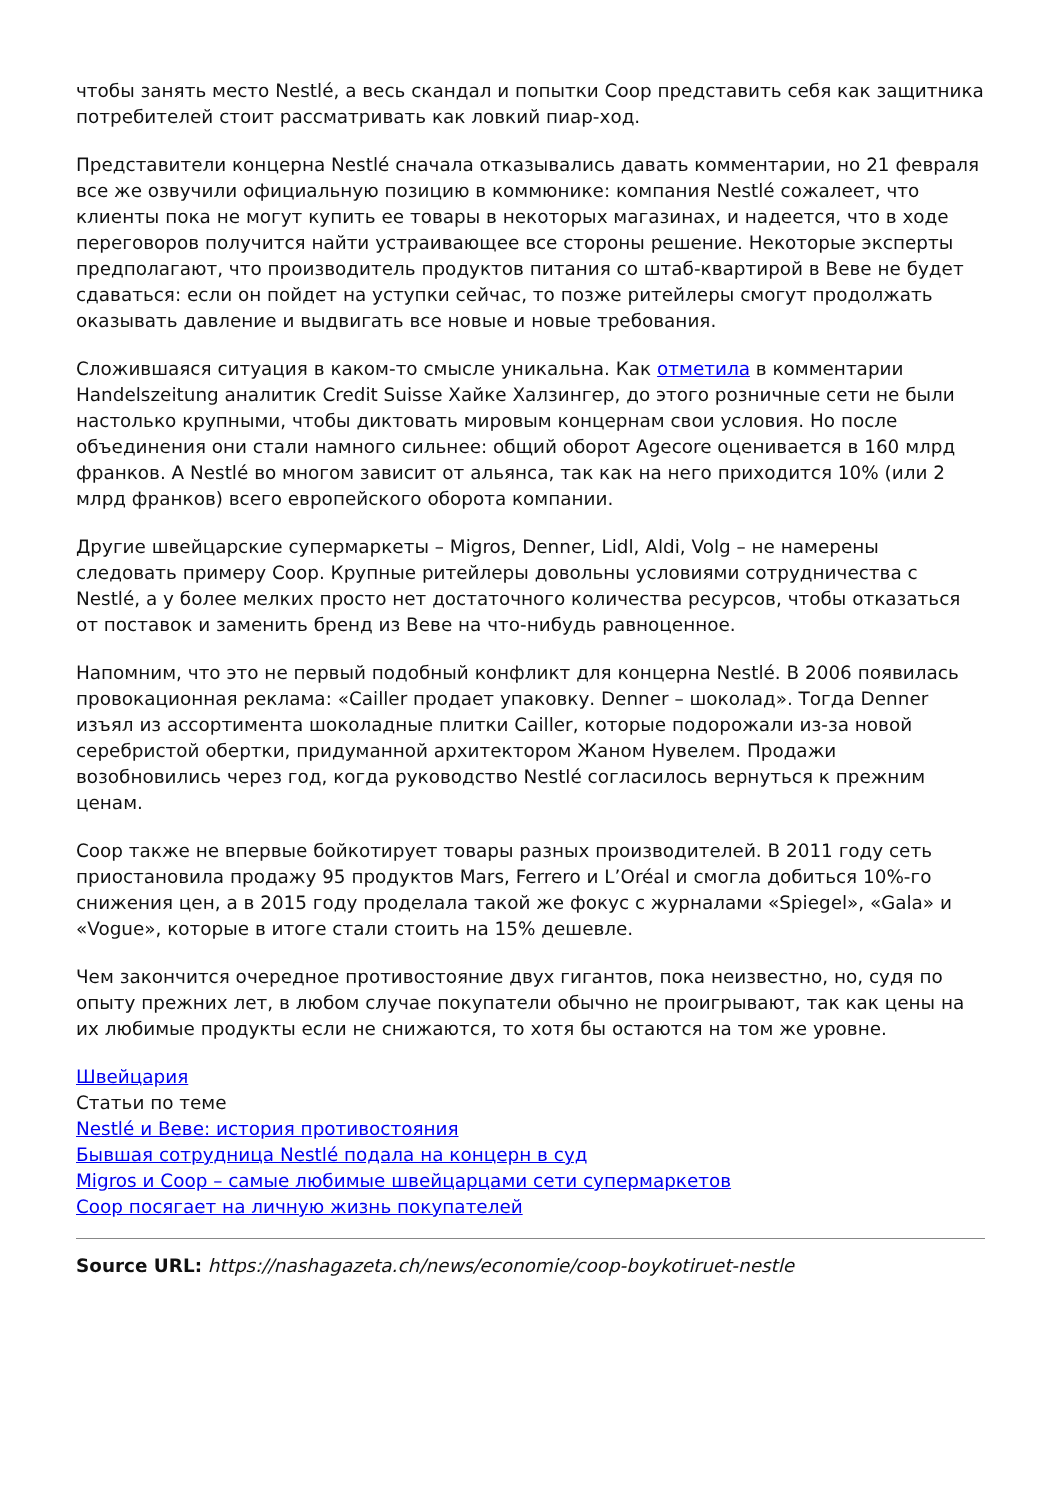чтобы занять место Nestlé, а весь скандал и попытки Coop представить себя как защитника потребителей стоит рассматривать как ловкий пиар-ход.
Представители концерна Nestlé сначала отказывались давать комментарии, но 21 февраля все же озвучили официальную позицию в коммюнике: компания Nestlé сожалеет, что клиенты пока не могут купить ее товары в некоторых магазинах, и надеется, что в ходе переговоров получится найти устраивающее все стороны решение. Некоторые эксперты предполагают, что производитель продуктов питания со штаб-квартирой в Веве не будет сдаваться: если он пойдет на уступки сейчас, то позже ритейлеры смогут продолжать оказывать давление и выдвигать все новые и новые требования.
Сложившаяся ситуация в каком-то смысле уникальна. Как отметила в комментарии Handelszeitung аналитик Credit Suisse Хайке Халзингер, до этого розничные сети не были настолько крупными, чтобы диктовать мировым концернам свои условия. Но после объединения они стали намного сильнее: общий оборот Agecore оценивается в 160 млрд франков. А Nestlé во многом зависит от альянса, так как на него приходится 10% (или 2 млрд франков) всего европейского оборота компании.
Другие швейцарские супермаркеты – Migros, Denner, Lidl, Aldi, Volg – не намерены следовать примеру Coop. Крупные ритейлеры довольны условиями сотрудничества с Nestlé, а у более мелких просто нет достаточного количества ресурсов, чтобы отказаться от поставок и заменить бренд из Веве на что-нибудь равноценное.
Напомним, что это не первый подобный конфликт для концерна Nestlé. В 2006 появилась провокационная реклама: «Cailler продает упаковку. Denner – шоколад». Тогда Denner изъял из ассортимента шоколадные плитки Cailler, которые подорожали из-за новой серебристой обертки, придуманной архитектором Жаном Нувелем. Продажи возобновились через год, когда руководство Nestlé согласилось вернуться к прежним ценам.
Coop также не впервые бойкотирует товары разных производителей. В 2011 году сеть приостановила продажу 95 продуктов Mars, Ferrero и L’Oréal и смогла добиться 10%-го снижения цен, а в 2015 году проделала такой же фокус с журналами «Spiegel», «Gala» и «Vogue», которые в итоге стали стоить на 15% дешевле.
Чем закончится очередное противостояние двух гигантов, пока неизвестно, но, судя по опыту прежних лет, в любом случае покупатели обычно не проигрывают, так как цены на их любимые продукты если не снижаются, то хотя бы остаются на том же уровне.
Швейцария
Статьи по теме
Nestlé и Веве: история противостояния
Бывшая сотрудница Nestlé подала на концерн в суд
Migros и Coop – самые любимые швейцарцами сети супермаркетов
Coop посягает на личную жизнь покупателей
Source URL: https://nashagazeta.ch/news/economie/coop-boykotiruet-nestle